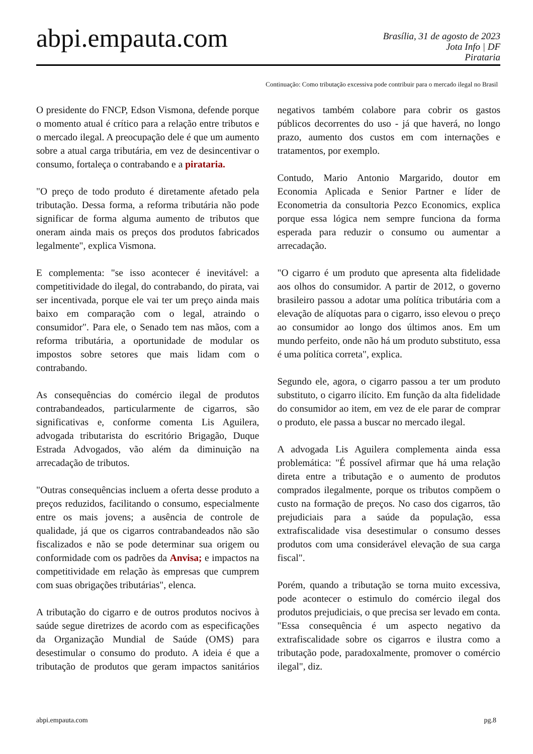abpi.empauta.com
Brasília, 31 de agosto de 2023
Jota Info | DF
Pirataria
Continuação: Como tributação excessiva pode contribuir para o mercado ilegal no Brasil
O presidente do FNCP, Edson Vismona, defende porque o momento atual é crítico para a relação entre tributos e o mercado ilegal. A preocupação dele é que um aumento sobre a atual carga tributária, em vez de desincentivar o consumo, fortaleça o contrabando e a pirataria.
"O preço de todo produto é diretamente afetado pela tributação. Dessa forma, a reforma tributária não pode significar de forma alguma aumento de tributos que oneram ainda mais os preços dos produtos fabricados legalmente", explica Vismona.
E complementa: "se isso acontecer é inevitável: a competitividade do ilegal, do contrabando, do pirata, vai ser incentivada, porque ele vai ter um preço ainda mais baixo em comparação com o legal, atraindo o consumidor". Para ele, o Senado tem nas mãos, com a reforma tributária, a oportunidade de modular os impostos sobre setores que mais lidam com o contrabando.
As consequências do comércio ilegal de produtos contrabandeados, particularmente de cigarros, são significativas e, conforme comenta Lis Aguilera, advogada tributarista do escritório Brigagão, Duque Estrada Advogados, vão além da diminuição na arrecadação de tributos.
"Outras consequências incluem a oferta desse produto a preços reduzidos, facilitando o consumo, especialmente entre os mais jovens; a ausência de controle de qualidade, já que os cigarros contrabandeados não são fiscalizados e não se pode determinar sua origem ou conformidade com os padrões da Anvisa; e impactos na competitividade em relação às empresas que cumprem com suas obrigações tributárias", elenca.
A tributação do cigarro e de outros produtos nocivos à saúde segue diretrizes de acordo com as especificações da Organização Mundial de Saúde (OMS) para desestimular o consumo do produto. A ideia é que a tributação de produtos que geram impactos sanitários negativos também colabore para cobrir os gastos públicos decorrentes do uso - já que haverá, no longo prazo, aumento dos custos em com internações e tratamentos, por exemplo.
Contudo, Mario Antonio Margarido, doutor em Economia Aplicada e Senior Partner e líder de Econometria da consultoria Pezco Economics, explica porque essa lógica nem sempre funciona da forma esperada para reduzir o consumo ou aumentar a arrecadação.
"O cigarro é um produto que apresenta alta fidelidade aos olhos do consumidor. A partir de 2012, o governo brasileiro passou a adotar uma política tributária com a elevação de alíquotas para o cigarro, isso elevou o preço ao consumidor ao longo dos últimos anos. Em um mundo perfeito, onde não há um produto substituto, essa é uma política correta", explica.
Segundo ele, agora, o cigarro passou a ter um produto substituto, o cigarro ilícito. Em função da alta fidelidade do consumidor ao item, em vez de ele parar de comprar o produto, ele passa a buscar no mercado ilegal.
A advogada Lis Aguilera complementa ainda essa problemática: "É possível afirmar que há uma relação direta entre a tributação e o aumento de produtos comprados ilegalmente, porque os tributos compõem o custo na formação de preços. No caso dos cigarros, tão prejudiciais para a saúde da população, essa extrafiscalidade visa desestimular o consumo desses produtos com uma considerável elevação de sua carga fiscal".
Porém, quando a tributação se torna muito excessiva, pode acontecer o estimulo do comércio ilegal dos produtos prejudiciais, o que precisa ser levado em conta. "Essa consequência é um aspecto negativo da extrafiscalidade sobre os cigarros e ilustra como a tributação pode, paradoxalmente, promover o comércio ilegal", diz.
abpi.empauta.com pg.8